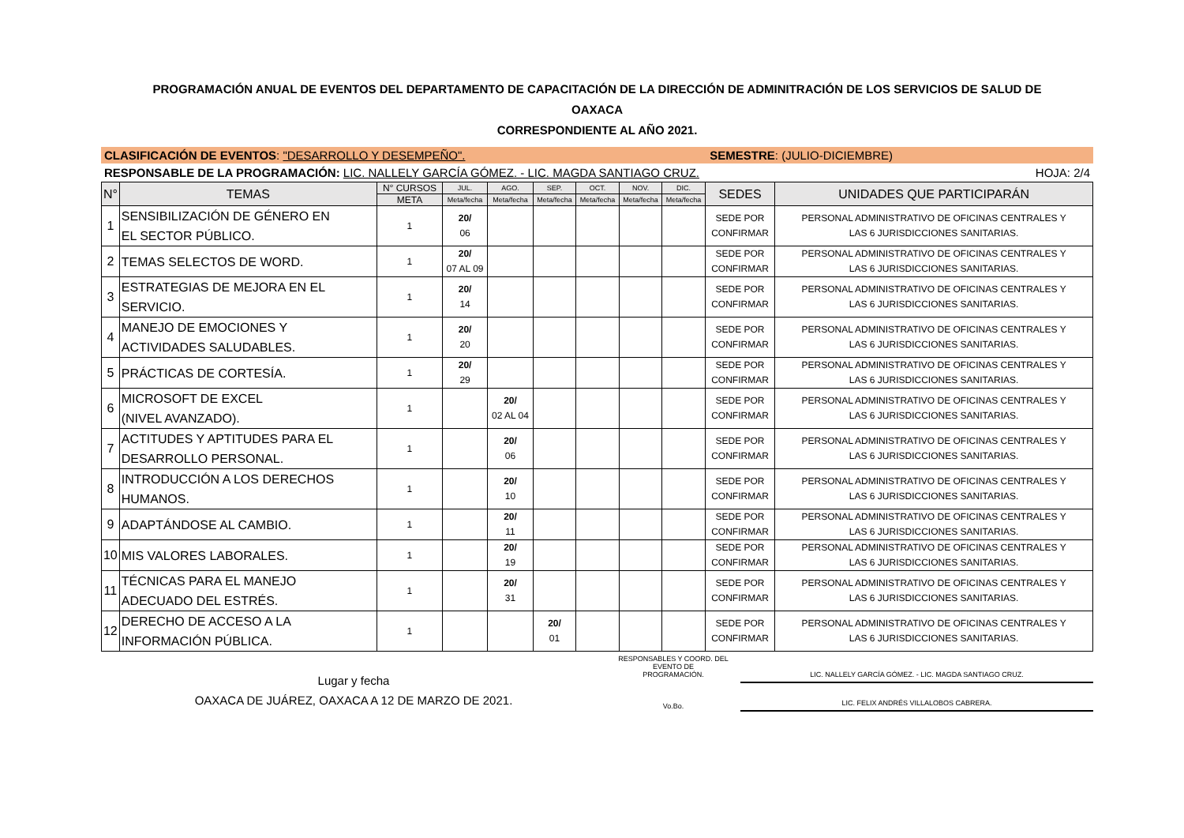PROGRAMACIÓN ANUAL DE EVENTOS DEL DEPARTAMENTO DE CAPACITACIÓN DE LA DIRECCIÓN DE ADMINITRACIÓN DE LOS SERVICIOS DE SALUD DE
OAXACA
CORRESPONDIENTE AL AÑO 2021.
CLASIFICACIÓN DE EVENTOS: "DESARROLLO Y DESEMPEÑO". SEMESTRE: (JULIO-DICIEMBRE)
RESPONSABLE DE LA PROGRAMACIÓN: LIC. NALLELY GARCÍA GÓMEZ. - LIC. MAGDA SANTIAGO CRUZ. HOJA: 2/4
| N° | TEMAS | N° CURSOS | JUL. | AGO. | SEP. | OCT. | NOV. | DIC. | SEDES | UNIDADES QUE PARTICIPARÁN |
| --- | --- | --- | --- | --- | --- | --- | --- | --- | --- | --- |
| | | META | Meta/fecha | Meta/fecha | Meta/fecha | Meta/fecha | Meta/fecha | Meta/fecha | | |
| 1 | SENSIBILIZACIÓN DE GÉNERO EN EL SECTOR PÚBLICO. | 1 | 20/ 06 | | | | | | SEDE POR CONFIRMAR | PERSONAL ADMINISTRATIVO DE OFICINAS CENTRALES Y LAS 6 JURISDICCIONES SANITARIAS. |
| 2 | TEMAS SELECTOS DE WORD. | 1 | 20/ 07 AL 09 | | | | | | SEDE POR CONFIRMAR | PERSONAL ADMINISTRATIVO DE OFICINAS CENTRALES Y LAS 6 JURISDICCIONES SANITARIAS. |
| 3 | ESTRATEGIAS DE MEJORA EN EL SERVICIO. | 1 | 20/ 14 | | | | | | SEDE POR CONFIRMAR | PERSONAL ADMINISTRATIVO DE OFICINAS CENTRALES Y LAS 6 JURISDICCIONES SANITARIAS. |
| 4 | MANEJO DE EMOCIONES Y ACTIVIDADES SALUDABLES. | 1 | 20/ 20 | | | | | | SEDE POR CONFIRMAR | PERSONAL ADMINISTRATIVO DE OFICINAS CENTRALES Y LAS 6 JURISDICCIONES SANITARIAS. |
| 5 | PRÁCTICAS DE CORTESÍA. | 1 | 20/ 29 | | | | | | SEDE POR CONFIRMAR | PERSONAL ADMINISTRATIVO DE OFICINAS CENTRALES Y LAS 6 JURISDICCIONES SANITARIAS. |
| 6 | MICROSOFT DE EXCEL (NIVEL AVANZADO). | 1 | | 20/ 02 AL 04 | | | | | SEDE POR CONFIRMAR | PERSONAL ADMINISTRATIVO DE OFICINAS CENTRALES Y LAS 6 JURISDICCIONES SANITARIAS. |
| 7 | ACTITUDES Y APTITUDES PARA EL DESARROLLO PERSONAL. | 1 | | 20/ 06 | | | | | SEDE POR CONFIRMAR | PERSONAL ADMINISTRATIVO DE OFICINAS CENTRALES Y LAS 6 JURISDICCIONES SANITARIAS. |
| 8 | INTRODUCCIÓN A LOS DERECHOS HUMANOS. | 1 | | 20/ 10 | | | | | SEDE POR CONFIRMAR | PERSONAL ADMINISTRATIVO DE OFICINAS CENTRALES Y LAS 6 JURISDICCIONES SANITARIAS. |
| 9 | ADAPTÁNDOSE AL CAMBIO. | 1 | | 20/ 11 | | | | | SEDE POR CONFIRMAR | PERSONAL ADMINISTRATIVO DE OFICINAS CENTRALES Y LAS 6 JURISDICCIONES SANITARIAS. |
| 10 | MIS VALORES LABORALES. | 1 | | 20/ 19 | | | | | SEDE POR CONFIRMAR | PERSONAL ADMINISTRATIVO DE OFICINAS CENTRALES Y LAS 6 JURISDICCIONES SANITARIAS. |
| 11 | TÉCNICAS PARA EL MANEJO ADECUADO DEL ESTRÉS. | 1 | | 20/ 31 | | | | | SEDE POR CONFIRMAR | PERSONAL ADMINISTRATIVO DE OFICINAS CENTRALES Y LAS 6 JURISDICCIONES SANITARIAS. |
| 12 | DERECHO DE ACCESO A LA INFORMACIÓN PÚBLICA. | 1 | | | 20/ 01 | | | | SEDE POR CONFIRMAR | PERSONAL ADMINISTRATIVO DE OFICINAS CENTRALES Y LAS 6 JURISDICCIONES SANITARIAS. |
Lugar y fecha
OAXACA DE JUÁREZ, OAXACA A 12 DE MARZO DE 2021.
RESPONSABLES Y COORD. DEL
EVENTO DE
PROGRAMACIÓN.
Vo.Bo.
LIC. NALLELY GARCÍA GÓMEZ. - LIC. MAGDA SANTIAGO CRUZ.
LIC. FELIX ANDRÉS VILLALOBOS CABRERA.